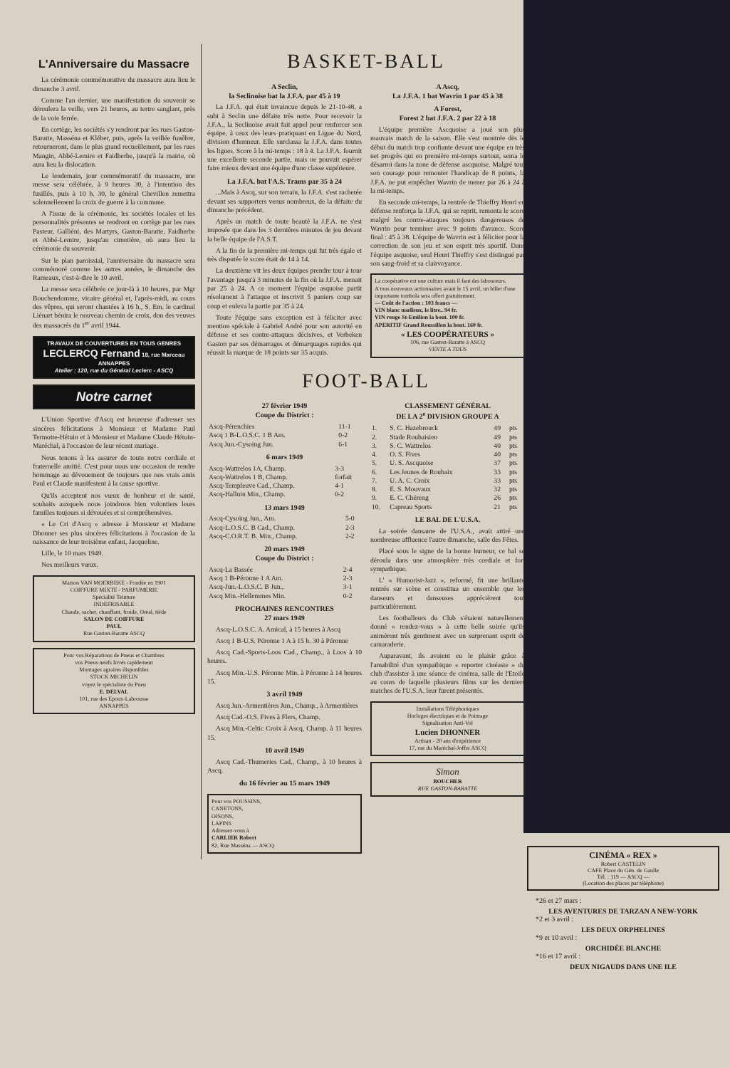L'Anniversaire du Massacre
La cérémonie commémorative du massacre aura lieu le dimanche 3 avril.
Comme l'an dernier, une manifestation du souvenir se déroulera la veille, vers 21 heures, au tertre sanglant, près de la voie ferrée.
En cortège, les sociétés s'y rendront par les rues Gaston-Baratte, Masséna et Kléber, puis, après la veillée funèbre, retourneront, dans le plus grand recueillement, par les rues Mangin, Abbé-Lemire et Faidherbe, jusqu'à la mairie, où aura lieu la dislocation.
Le lendemain, jour commémoratif du massacre, une messe sera célébrée, à 9 heures 30, à l'intention des fusillés, puis à 10 h. 30, le général Chevillon remettra solennellement la croix de guerre à la commune.
A l'issue de la cérémonie, les sociétés locales et les personnalités présentes se rendront en cortège par les rues Pasteur, Galliéni, des Martyrs, Gaston-Baratte, Faidherbe et Abbé-Lemire, jusqu'au cimetière, où aura lieu la cérémonie du souvenir.
Sur le plan paroissial, l'anniversaire du massacre sera commémoré comme les autres années, le dimanche des Rameaux, c'est-à-dire le 10 avril.
La messe sera célébrée ce jour-là à 10 heures, par Mgr Bouchendomme, vicaire général et, l'après-midi, au cours des vêpres, qui seront chantées à 16 h., S. Em. le cardinal Liénart bénira le nouveau chemin de croix, don des veuves des massacrés du 1<sup>er</sup> avril 1944.
TRAVAUX DE COUVERTURES EN TOUS GENRES
LECLERCQ Fernand 18, rue Marceau ANNAPPES
Atelier : 120, rue du Général Leclerc - ASCQ
Notre carnet
L'Union Sportive d'Ascq est heureuse d'adresser ses sincères félicitations à Monsieur et Madame Paul Termotte-Hétuin et à Monsieur et Madame Claude Hétuin-Maréchal, à l'occasion de leur récent mariage.
Nous tenons à les assurer de toute notre cordiale et fraternelle amitié. C'est pour nous une occasion de rendre hommage au dévouement de toujours que nos vrais amis Paul et Claude manifestent à la cause sportive.
Qu'ils acceptent nos vœux de bonheur et de santé, souhaits auxquels nous joindrons bien volontiers leurs familles toujours si dévouées et si compréhensives.
« Le Cri d'Ascq » adresse à Monsieur et Madame Dhonner ses plus sincères félicitations à l'occasion de la naissance de leur troisième enfant, Jacqueline.
Lille, le 10 mars 1949.
Nos meilleurs vœux.
Maison VAN MOERBEKE - Fondée en 1901
COIFFURE MIXTE - PARFUMERIE
Spécialité Teinture
INDEFRISABLE
Chaude, sachet, chauffant, froide, Oréal, tiède
SALON DE COIFFURE
PAUL
Rue Gaston-Baratte ASCQ
Pour vos Réparations de Pneus et Chambres
vos Pneus neufs livrés rapidement
Montages agraires disponibles
STOCK MICHELIN
voyez le spécialiste du Pneu
E. DELVAL
101, rue des Epoux-Labrousse
ANNAPPES
BASKET-BALL
A Seclin,
la Seclinoise bat la J.F.A. par 45 à 19
La J.F.A. qui était invaincue depuis le 21-10-48, a subi à Seclin une défaite très nette. Pour recevoir la J.F.A., la Seclinoise avait fait appel pour renforcer son équipe, à ceux des leurs pratiquant en Ligue du Nord, division d'honneur. Elle surclassa la J.F.A. dans toutes les lignes. Score à la mi-temps : 18 à 4. La J.F.A. fournit une excellente seconde partie, mais ne pouvait espérer faire mieux devant une équipe d'une classe supérieure.
La J.F.A. bat l'A.S. Trams par 35 à 24
...Mais à Ascq, sur son terrain, la J.F.A. s'est rachetée devant ses supporters venus nombreux, de la défaite du dimanche précédent.
Après un match de toute beauté la J.F.A. ne s'est imposée que dans les 3 dernières minutes de jeu devant la belle équipe de l'A.S.T.
A la fin de la première mi-temps qui fut très égale et très disputée le score était de 14 à 14.
La deuxième vit les deux équipes prendre tour à tour l'avantage jusqu'à 3 minutes de la fin où la J.F.A. menait par 25 à 24. A ce moment l'équipe asquoise partit résolument à l'attaque et inscrivit 5 paniers coup sur coup et enleva la partie par 35 à 24.
Toute l'équipe sans exception est à féliciter avec mention spéciale à Gabriel André pour son autorité en défense et ses contre-attaques décisives, et Verbeken Gaston par ses démarrages et démarquages rapides qui réussit la marque de 18 points sur 35 acquis.
A Ascq,
La J.F.A. 1 bat Wavrin 1 par 45 à 38
A Forest,
Forest 2 bat J.F.A. 2 par 22 à 18
L'équipe première Ascquoise a joué son plus mauvais match de la saison. Elle s'est montrée dès le début du match trop confiante devant une équipe en très net progrès qui en première mi-temps surtout, sema le désarroi dans la zone de défense ascquoise. Malgré tout son courage pour remonter l'handicap de 8 points, la J.F.A. ne put empêcher Wavrin de mener par 26 à 24 à la mi-temps.
En seconde mi-temps, la rentrée de Thieffry Henri en défense renforça la J.F.A. qui se reprit, remonta le score malgré les contre-attaques toujours dangereuses de Wavrin pour terminer avec 9 points d'avance. Score final : 45 à 38. L'équipe de Wavrin est à féliciter pour la correction de son jeu et son esprit très sportif. Dans l'équipe asquoise, seul Henri Thieffry s'est distingué par son sang-froid et sa clairvoyance.
La coopérative est une culture mais il faut des laboureurs.
A tous nouveaux actionnaires avant le 15 avril, un billet d'une importante tombola sera offert gratuitement.
— Coût de l'action : 103 francs —
VIN blanc mœlleux, le litre.. 94 fr.
VIN rouge St-Emilion la bout. 100 fr.
APERITIF Grand Roussillon la bout. 160 fr.
« LES COOPÉRATEURS »
106, rue Gaston-Baratte à ASCQ
VENTE A TOUS
FOOT-BALL
27 février 1949
Coupe du District :
| Ascq-Pérenchies | 11-1 |
| Ascq 1 B-L.O.S.C. 1 B Am. | 0-2 |
| Ascq Jun.-Cysoing Jun. | 6-1 |
6 mars 1949
| Ascq-Wattrelos 1A, Champ. | 3-3 |
| Ascq-Wattrelos 1 B, Champ. | forfait |
| Ascq-Templeuve Cad., Champ. | 4-1 |
| Ascq-Halluin Min., Champ. | 0-2 |
13 mars 1949
| Ascq-Cysoing Jun., Am. | 5-0 |
| Ascq-L.O.S.C. B Cad., Champ. | 2-3 |
| Ascq-C.O.R.T. B. Min., Champ. | 2-2 |
20 mars 1949
Coupe du District :
| Ascq-La Bassée | 2-4 |
| Ascq 1 B-Péronne 1 A Am. | 2-3 |
| Ascq-Jun.-L.O.S.C. B Jun., | 3-1 |
| Ascq Min.-Hellemmes Min. | 0-2 |
PROCHAINES RENCONTRES
27 mars 1949
Ascq-L.O.S.C. A. Amical, à 15 heures à Ascq
Ascq 1 B-U.S. Péronne 1 A à 15 h. 30 à Péronne
Ascq Cad.-Sports-Loos Cad., Champ., à Loos à 10 heures.
Ascq Min.-U.S. Péronne Min. à Péronne à 14 heures 15.
3 avril 1949
Ascq Jun.-Armentières Jun., Champ., à Armentières
Ascq Cad.-O.S. Fives à Flers, Champ.
Ascq Min.-Celtic Croix à Ascq, Champ. à 11 heures 15.
10 avril 1949
Ascq Cad.-Thumeries Cad., Champ,. à 10 heures à Ascq.
du 16 février au 15 mars 1949
Pour vos POUSSINS,
CANETONS,
OISONS,
LAPINS
Adressez-vous à
CARLIER Robert
82, Rue Masséna — ASCQ
CLASSEMENT GÉNÉRAL
DE LA 2<sup>e</sup> DIVISION GROUPE A
| 1. | S. C. Hazebrouck | 49 | pts |
| 2. | Stade Roubaisien | 49 | pts |
| 3. | S. C. Wattrelos | 40 | pts |
| 4. | O. S. Fives | 40 | pts |
| 5. | U. S. Ascquoise | 37 | pts |
| 6. | Les Jeunes de Roubaix | 33 | pts |
| 7. | U. A. C. Croix | 33 | pts |
| 8. | E. S. Mouvaux | 32 | pts |
| 9. | E. C. Chéreng | 26 | pts |
| 10. | Capreau Sports | 21 | pts |
LE BAL DE L'U.S.A.
La soirée dansante de l'U.S.A., avait attiré une nombreuse affluence l'autre dimanche, salle des Fêtes.
Placé sous le signe de la bonne humeur, ce bal se déroula dans une atmosphère très cordiale et fort sympathique.
L' « Humorist-Jazz », reformé, fit une brillante rentrée sur scène et constitua un ensemble que les danseurs et danseuses apprécièrent tout particulièrement.
Les footballeurs du Club s'étaient naturellement donné « rendez-vous » à cette belle soirée qu'ils animèrent très gentiment avec un surprenant esprit de camaraderie.
Auparavant, ils avaient eu le plaisir grâce à l'amabilité d'un sympathique « reporter cinéaste » du club d'assister à une séance de cinéma, salle de l'Etoile au cours de laquelle plusieurs films sur les derniers matches de l'U.S.A. leur furent présentés.
Installations Téléphoniques
Horloges électriques et de Pointage
Signalisation Anti-Vol
Lucien DHONNER
Artisan - 20 ans d'expérience
17, rue du Maréchal-Joffre ASCQ
Simon
BOUCHER
RUE GASTON-BARATTE
CINÉMA « REX »
Robert CASTELIN
CAFE Place du Gén. de Gaulle
Tél. : 119 — ASCQ —
(Location des places par téléphone)
*26 et 27 mars :
LES AVENTURES DE TARZAN A NEW-YORK
*2 et 3 avril :
LES DEUX ORPHELINES
*9 et 10 avril :
ORCHIDÉE BLANCHE
*16 et 17 avril :
DEUX NIGAUDS DANS UNE ILE